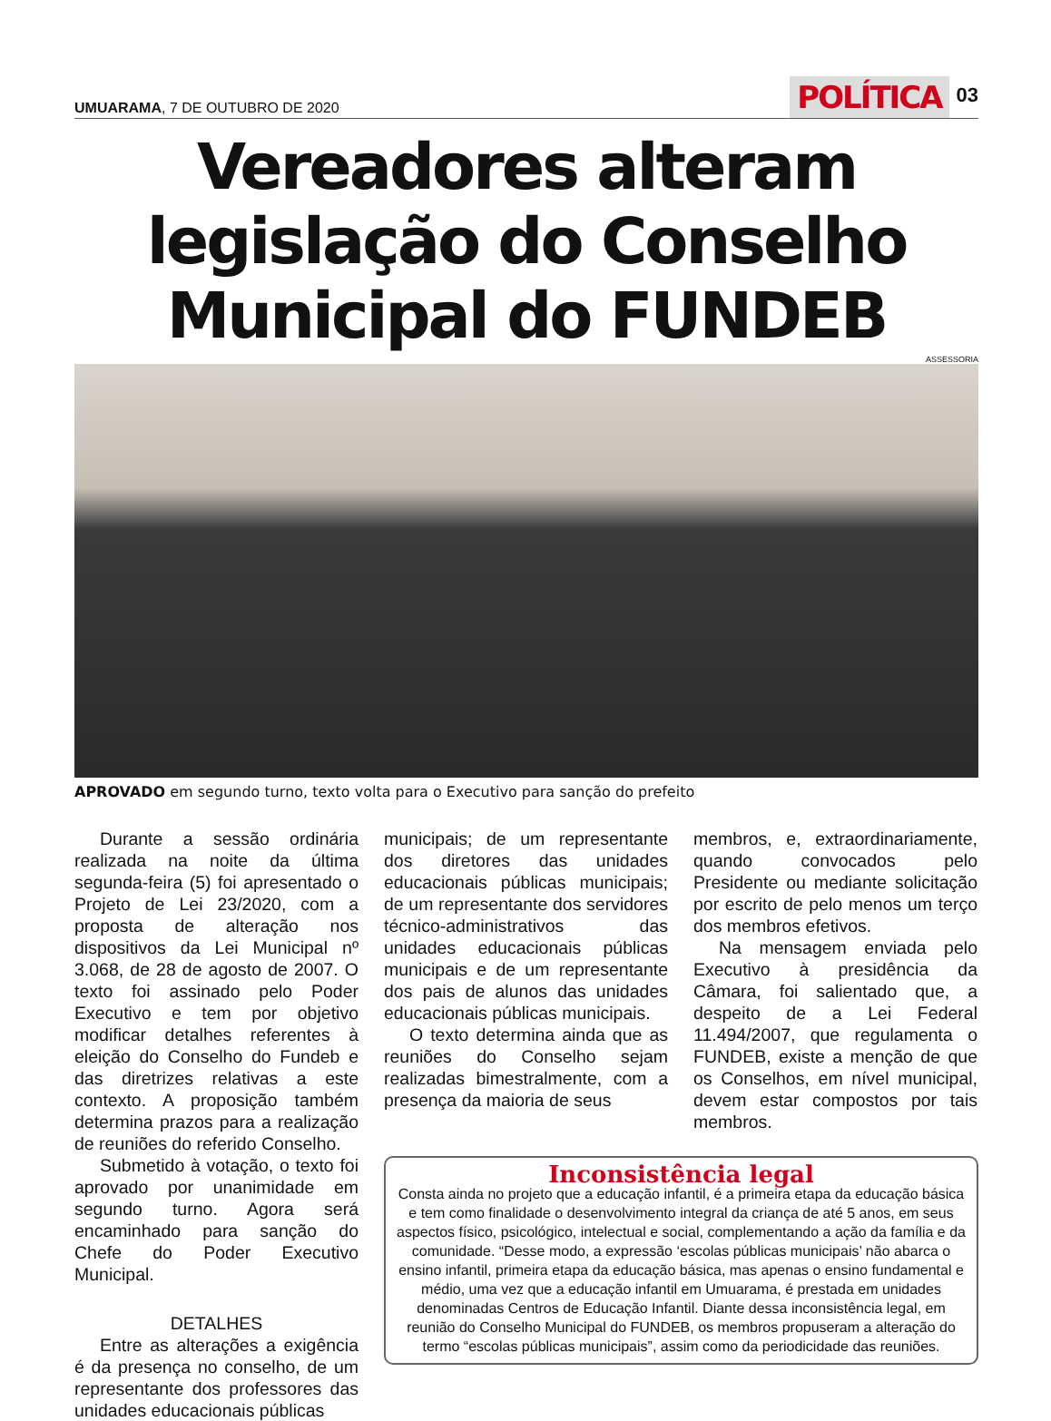UMUARAMA, 7 DE OUTUBRO DE 2020
POLÍTICA 03
Vereadores alteram legislação do Conselho Municipal do FUNDEB
ASSESSORIA
APROVADO em segundo turno, texto volta para o Executivo para sanção do prefeito
Durante a sessão ordinária realizada na noite da última segunda-feira (5) foi apresentado o Projeto de Lei 23/2020, com a proposta de alteração nos dispositivos da Lei Municipal nº 3.068, de 28 de agosto de 2007. O texto foi assinado pelo Poder Executivo e tem por objetivo modificar detalhes referentes à eleição do Conselho do Fundeb e das diretrizes relativas a este contexto. A proposição também determina prazos para a realização de reuniões do referido Conselho.
Submetido à votação, o texto foi aprovado por unanimidade em segundo turno. Agora será encaminhado para sanção do Chefe do Poder Executivo Municipal.
DETALHES
Entre as alterações a exigência é da presença no conselho, de um representante dos professores das unidades educacionais públicas
municipais; de um representante dos diretores das unidades educacionais públicas municipais; de um representante dos servidores técnico-administrativos das unidades educacionais públicas municipais e de um representante dos pais de alunos das unidades educacionais públicas municipais.
O texto determina ainda que as reuniões do Conselho sejam realizadas bimestralmente, com a presença da maioria de seus
membros, e, extraordinariamente, quando convocados pelo Presidente ou mediante solicitação por escrito de pelo menos um terço dos membros efetivos.
Na mensagem enviada pelo Executivo à presidência da Câmara, foi salientado que, a despeito de a Lei Federal 11.494/2007, que regulamenta o FUNDEB, existe a menção de que os Conselhos, em nível municipal, devem estar compostos por tais membros.
Inconsistência legal
Consta ainda no projeto que a educação infantil, é a primeira etapa da educação básica e tem como finalidade o desenvolvimento integral da criança de até 5 anos, em seus aspectos físico, psicológico, intelectual e social, complementando a ação da família e da comunidade. “Desse modo, a expressão ‘escolas públicas municipais’ não abarca o ensino infantil, primeira etapa da educação básica, mas apenas o ensino fundamental e médio, uma vez que a educação infantil em Umuarama, é prestada em unidades denominadas Centros de Educação Infantil. Diante dessa inconsistência legal, em reunião do Conselho Municipal do FUNDEB, os membros propuseram a alteração do termo “escolas públicas municipais”, assim como da periodicidade das reuniões.